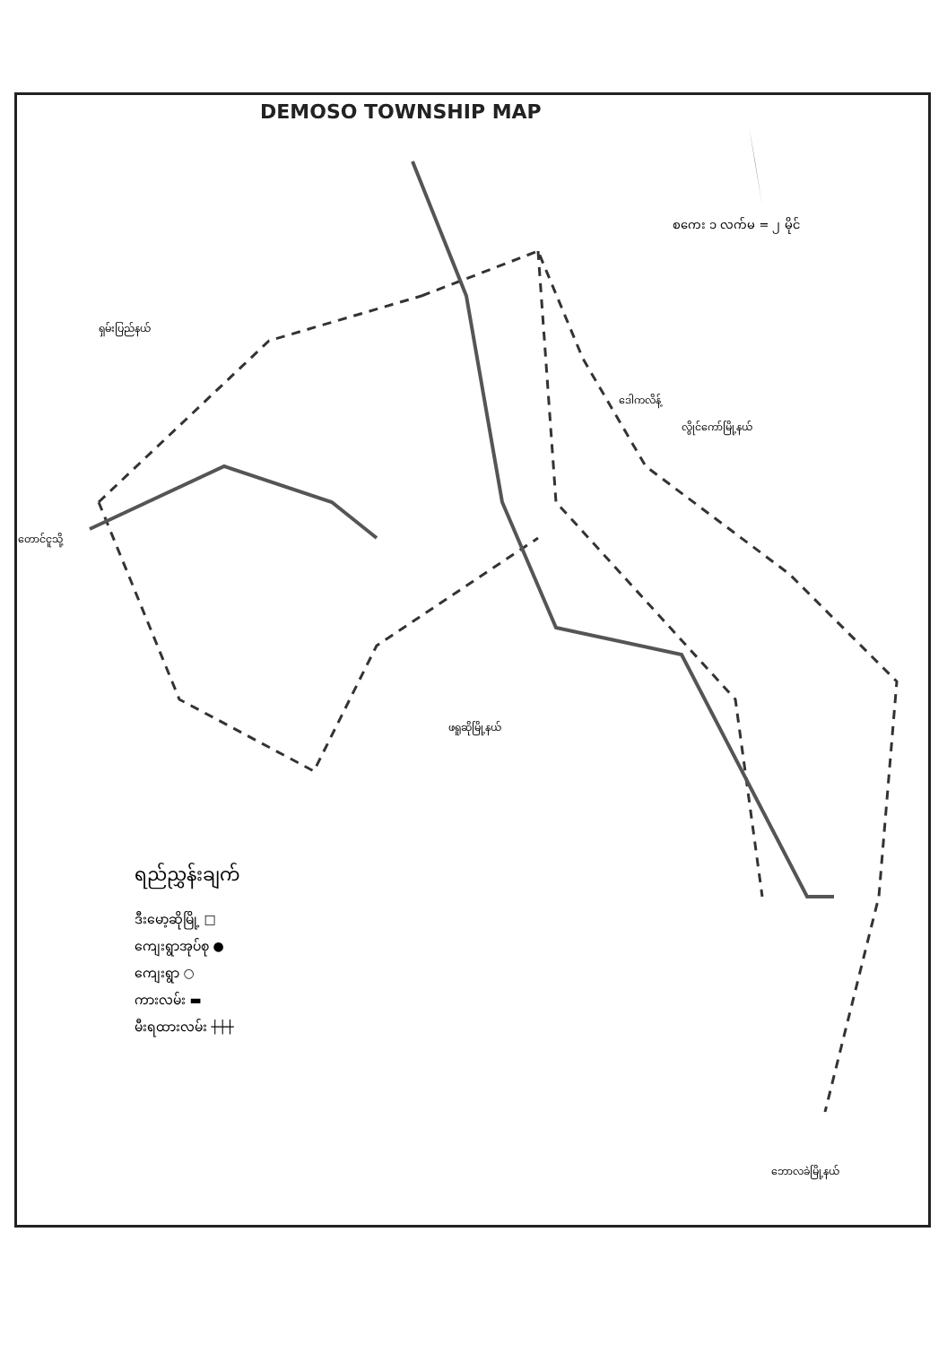DEMOSO TOWNSHIP MAP
စကေး ၁ လက်မ = ၂ မိုင်
ရှမ်းပြည်နယ်
ဒေါကလိန့်
လွိုင်ကော်မြို့နယ်
ဖရူဆိုမြို့နယ်
ဘောလခဲမြို့နယ်
တောင်ငူသို့
ရည်ညွှန်းချက်
ဒီးမော့ဆိုမြို့ □
ကျေးရွာအုပ်စု ●
ကျေးရွာ ○
ကားလမ်း ▬
မီးရထားလမ်း ┼┼┼